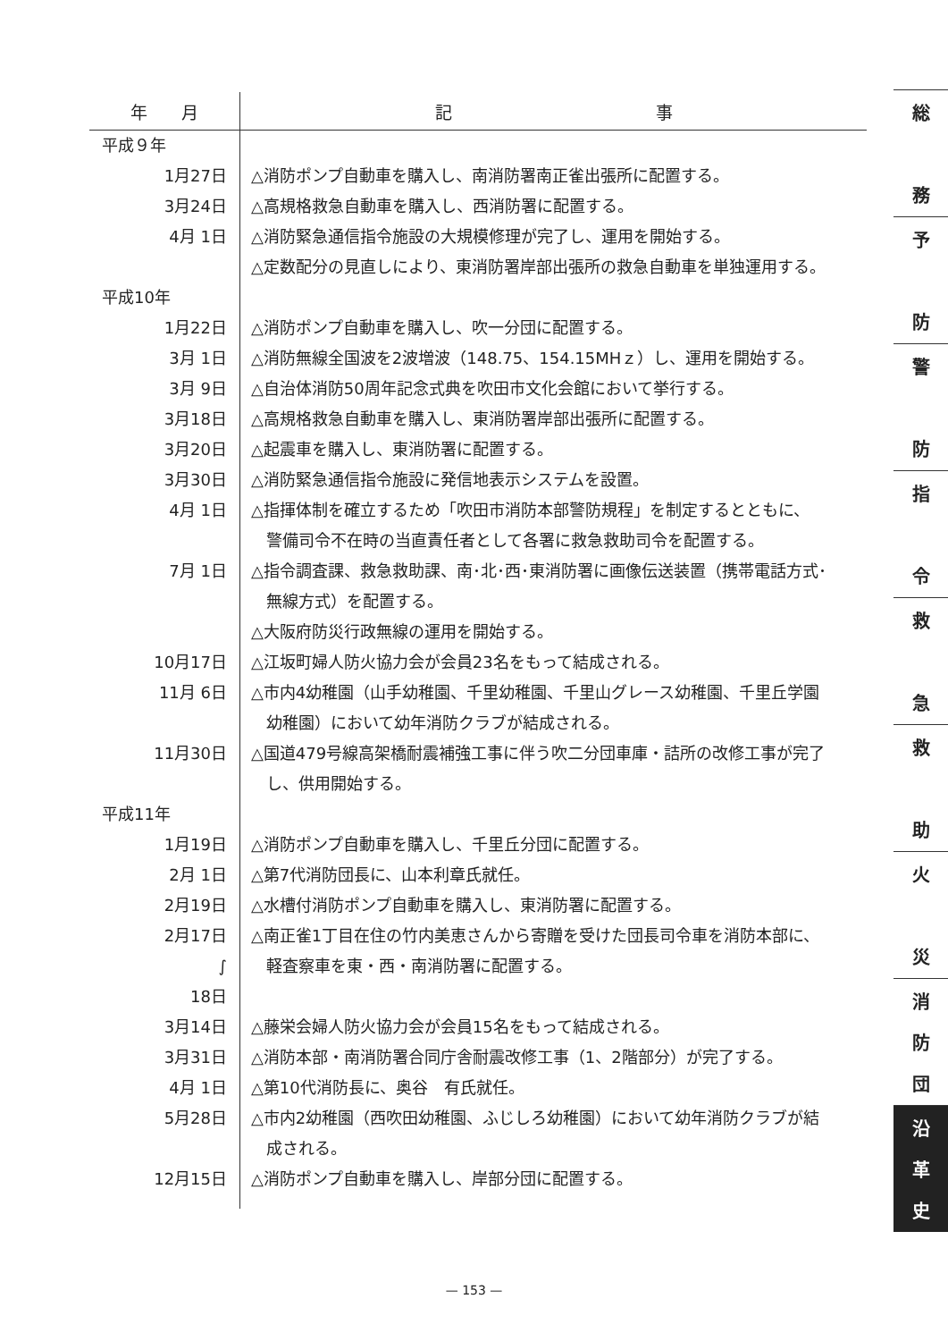| 年 月 | 記 事 |
| --- | --- |
| 平成９年 | |
| 1月27日 | △消防ポンプ自動車を購入し、南消防署南正雀出張所に配置する。 |
| 3月24日 | △高規格救急自動車を購入し、西消防署に配置する。 |
| 4月 1日 | △消防緊急通信指令施設の大規模修理が完了し、運用を開始する。 △定数配分の見直しにより、東消防署岸部出張所の救急自動車を単独運用する。 |
| 平成10年 | |
| 1月22日 | △消防ポンプ自動車を購入し、吹一分団に配置する。 |
| 3月 1日 | △消防無線全国波を2波増波（148.75、154.15MHｚ）し、運用を開始する。 |
| 3月 9日 | △自治体消防50周年記念式典を吹田市文化会館において挙行する。 |
| 3月18日 | △高規格救急自動車を購入し、東消防署岸部出張所に配置する。 |
| 3月20日 | △起震車を購入し、東消防署に配置する。 |
| 3月30日 | △消防緊急通信指令施設に発信地表示システムを設置。 |
| 4月 1日 | △指揮体制を確立するため「吹田市消防本部警防規程」を制定するとともに、 警備司令不在時の当直責任者として各署に救急救助司令を配置する。 |
| 7月 1日 | △指令調査課、救急救助課、南･北･西･東消防署に画像伝送装置（携帯電話方式･ 無線方式）を配置する。 △大阪府防災行政無線の運用を開始する。 |
| 10月17日 | △江坂町婦人防火協力会が会員23名をもって結成される。 |
| 11月 6日 | △市内4幼稚園（山手幼稚園、千里幼稚園、千里山グレース幼稚園、千里丘学園 幼稚園）において幼年消防クラブが結成される。 |
| 11月30日 | △国道479号線高架橋耐震補強工事に伴う吹二分団車庫・詰所の改修工事が完了 し、供用開始する。 |
| 平成11年 | |
| 1月19日 | △消防ポンプ自動車を購入し、千里丘分団に配置する。 |
| 2月 1日 | △第7代消防団長に、山本利章氏就任。 |
| 2月19日 | △水槽付消防ポンプ自動車を購入し、東消防署に配置する。 |
| 2月17日 ∫ 18日 | △南正雀1丁目在住の竹内美恵さんから寄贈を受けた団長司令車を消防本部に、 軽査察車を東・西・南消防署に配置する。 |
| 3月14日 | △藤栄会婦人防火協力会が会員15名をもって結成される。 |
| 3月31日 | △消防本部・南消防署合同庁舎耐震改修工事（1、2階部分）が完了する。 |
| 4月 1日 | △第10代消防長に、奥谷 有氏就任。 |
| 5月28日 | △市内2幼稚園（西吹田幼稚園、ふじしろ幼稚園）において幼年消防クラブが結 成される。 |
| 12月15日 | △消防ポンプ自動車を購入し、岸部分団に配置する。 |
総
務
予
防
警
防
指
令
救
急
救
助
火
災
消
防
団
沿
革
史
— 153 —